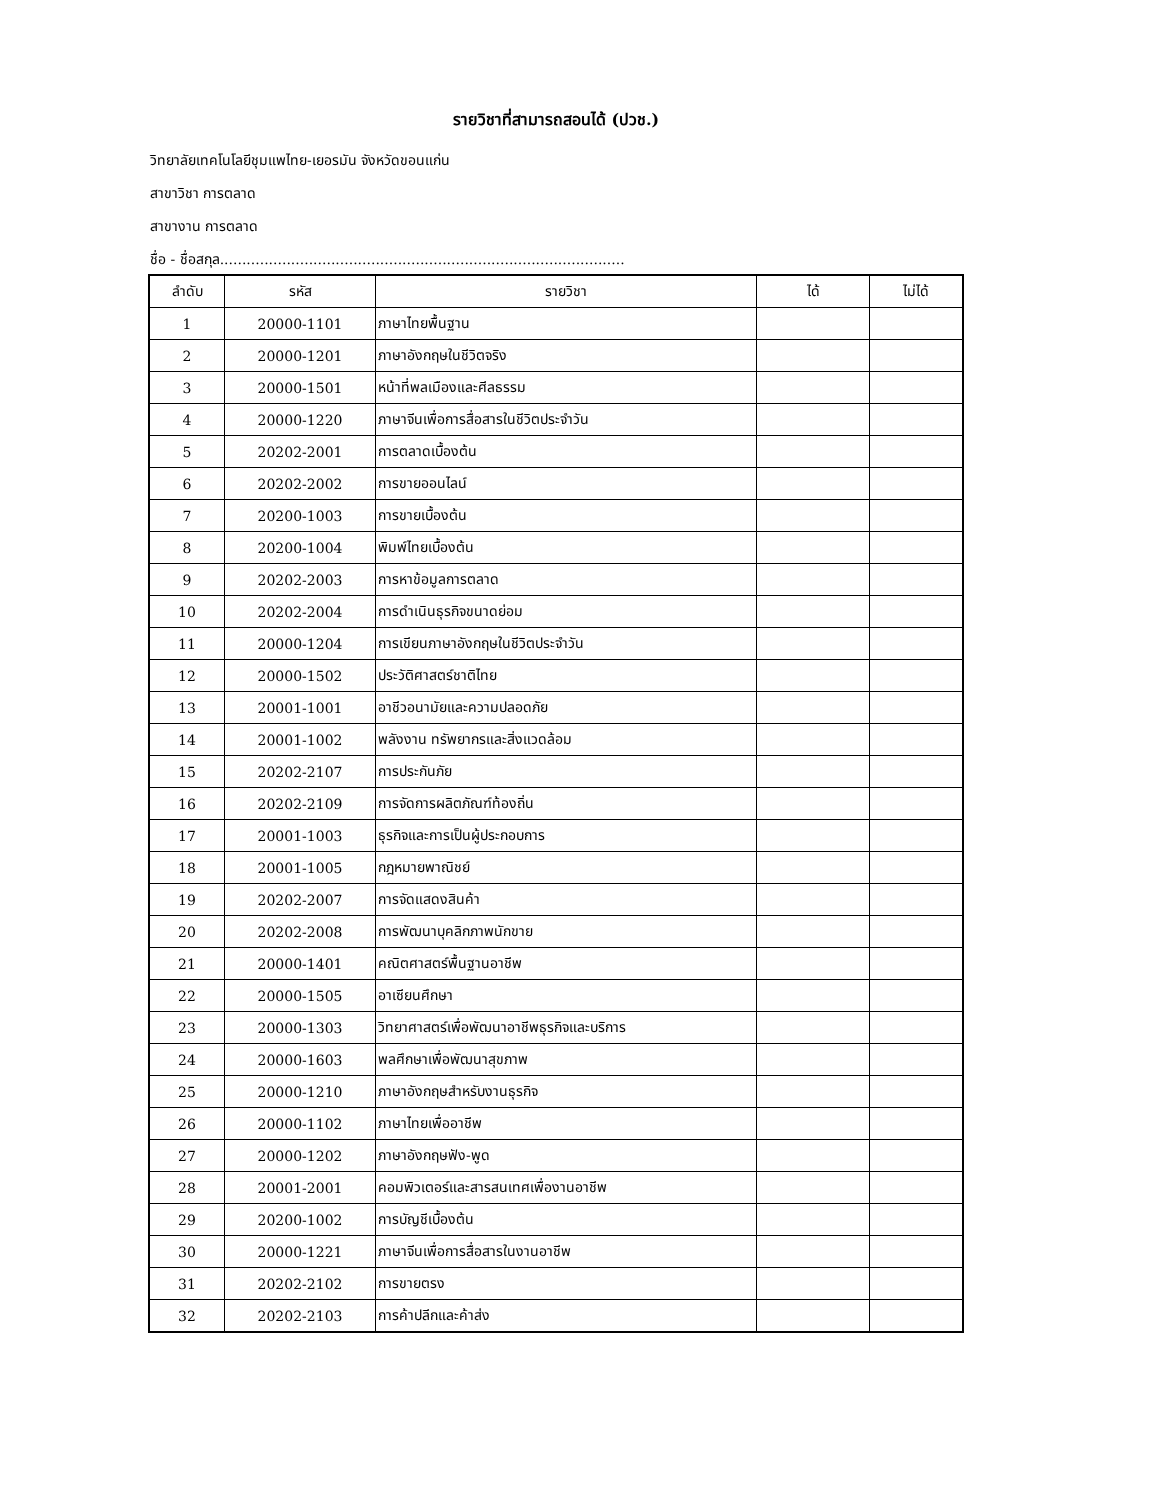รายวิชาที่สามารถสอนได้ (ปวช.)
วิทยาลัยเทคโนโลยีชุมแพไทย-เยอรมัน จังหวัดขอนแก่น
สาขาวิชา การตลาด
สาขางาน การตลาด
ชื่อ - ชื่อสกุล...........................................................................................
| ลำดับ | รหัส | รายวิชา | ได้ | ไม่ได้ |
| --- | --- | --- | --- | --- |
| 1 | 20000-1101 | ภาษาไทยพื้นฐาน | | |
| 2 | 20000-1201 | ภาษาอังกฤษในชีวิตจริง | | |
| 3 | 20000-1501 | หน้าที่พลเมืองและศีลธรรม | | |
| 4 | 20000-1220 | ภาษาจีนเพื่อการสื่อสารในชีวิตประจำวัน | | |
| 5 | 20202-2001 | การตลาดเบื้องต้น | | |
| 6 | 20202-2002 | การขายออนไลน์ | | |
| 7 | 20200-1003 | การขายเบื้องต้น | | |
| 8 | 20200-1004 | พิมพ์ไทยเบื้องต้น | | |
| 9 | 20202-2003 | การหาข้อมูลการตลาด | | |
| 10 | 20202-2004 | การดำเนินธุรกิจขนาดย่อม | | |
| 11 | 20000-1204 | การเขียนภาษาอังกฤษในชีวิตประจำวัน | | |
| 12 | 20000-1502 | ประวัติศาสตร์ชาติไทย | | |
| 13 | 20001-1001 | อาชีวอนามัยและความปลอดภัย | | |
| 14 | 20001-1002 | พลังงาน ทรัพยากรและสิ่งแวดล้อม | | |
| 15 | 20202-2107 | การประกันภัย | | |
| 16 | 20202-2109 | การจัดการผลิตภัณฑ์ท้องถิ่น | | |
| 17 | 20001-1003 | ธุรกิจและการเป็นผู้ประกอบการ | | |
| 18 | 20001-1005 | กฎหมายพาณิชย์ | | |
| 19 | 20202-2007 | การจัดแสดงสินค้า | | |
| 20 | 20202-2008 | การพัฒนาบุคลิกภาพนักขาย | | |
| 21 | 20000-1401 | คณิตศาสตร์พื้นฐานอาชีพ | | |
| 22 | 20000-1505 | อาเซียนศึกษา | | |
| 23 | 20000-1303 | วิทยาศาสตร์เพื่อพัฒนาอาชีพธุรกิจและบริการ | | |
| 24 | 20000-1603 | พลศึกษาเพื่อพัฒนาสุขภาพ | | |
| 25 | 20000-1210 | ภาษาอังกฤษสำหรับงานธุรกิจ | | |
| 26 | 20000-1102 | ภาษาไทยเพื่ออาชีพ | | |
| 27 | 20000-1202 | ภาษาอังกฤษฟัง-พูด | | |
| 28 | 20001-2001 | คอมพิวเตอร์และสารสนเทศเพื่องานอาชีพ | | |
| 29 | 20200-1002 | การบัญชีเบื้องต้น | | |
| 30 | 20000-1221 | ภาษาจีนเพื่อการสื่อสารในงานอาชีพ | | |
| 31 | 20202-2102 | การขายตรง | | |
| 32 | 20202-2103 | การค้าปลีกและค้าส่ง | | |